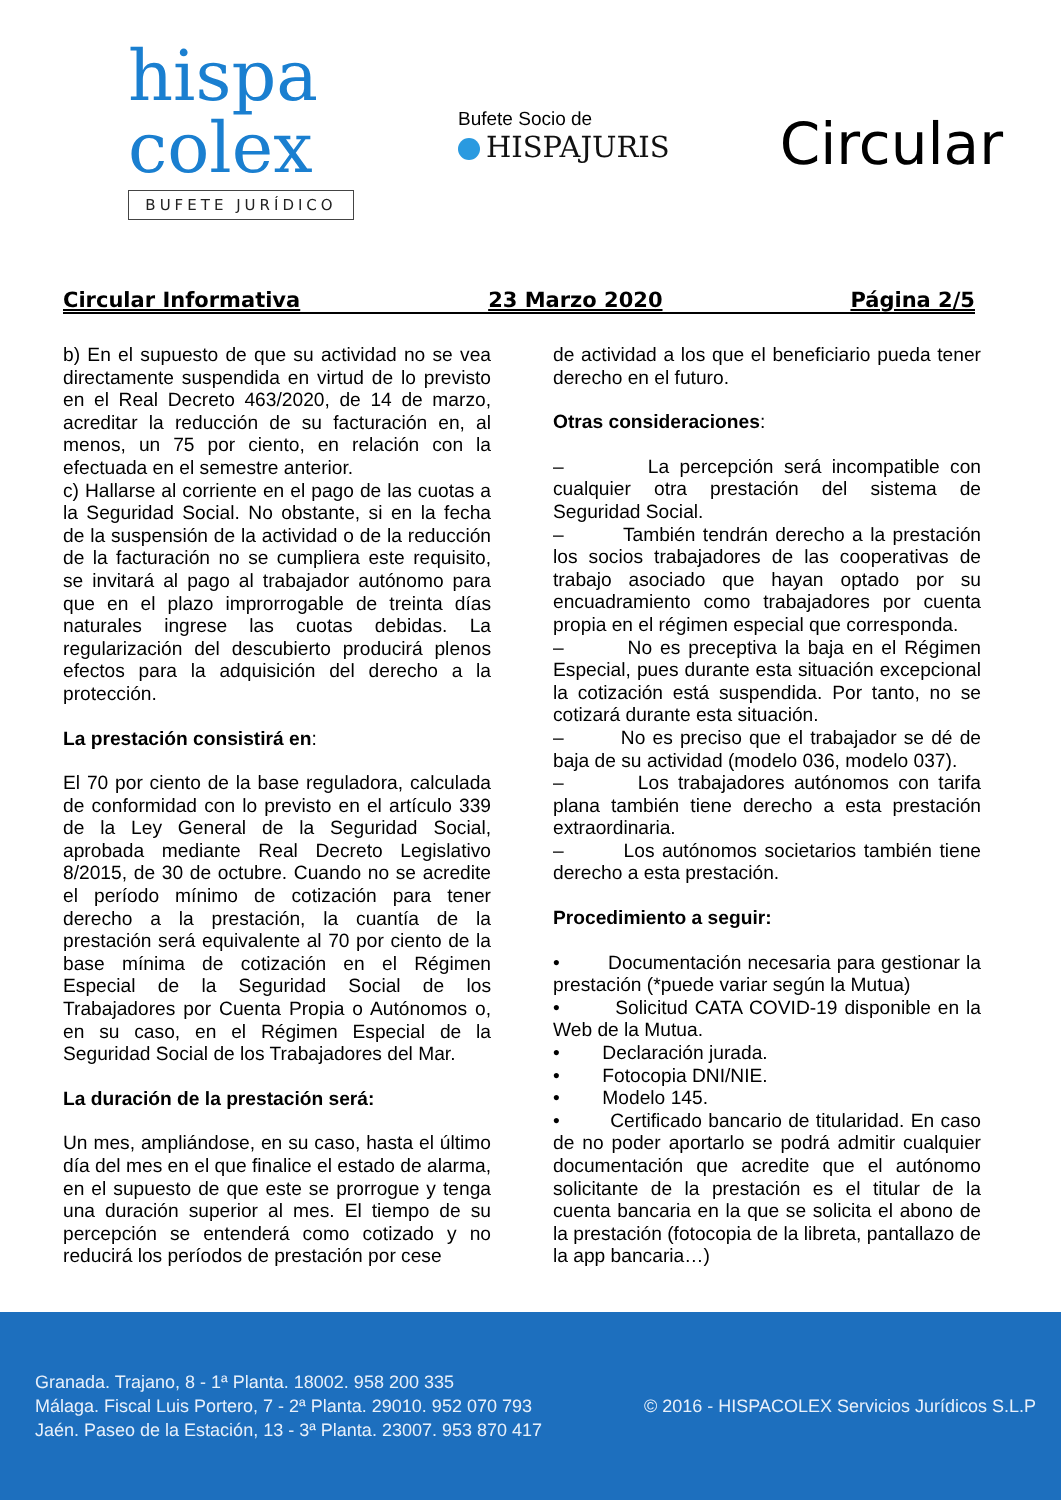hispa
colex
BUFETE JURÍDICO
Bufete Socio de
HISPAJURIS
Circular
Circular Informativa 23 Marzo 2020 Página 2/5
b) En el supuesto de que su actividad no se vea directamente suspendida en virtud de lo previsto en el Real Decreto 463/2020, de 14 de marzo, acreditar la reducción de su facturación en, al menos, un 75 por ciento, en relación con la efectuada en el semestre anterior.
c) Hallarse al corriente en el pago de las cuotas a la Seguridad Social. No obstante, si en la fecha de la suspensión de la actividad o de la reducción de la facturación no se cumpliera este requisito, se invitará al pago al trabajador autónomo para que en el plazo improrrogable de treinta días naturales ingrese las cuotas debidas. La regularización del descubierto producirá plenos efectos para la adquisición del derecho a la protección.
La prestación consistirá en:
El 70 por ciento de la base reguladora, calculada de conformidad con lo previsto en el artículo 339 de la Ley General de la Seguridad Social, aprobada mediante Real Decreto Legislativo 8/2015, de 30 de octubre. Cuando no se acredite el período mínimo de cotización para tener derecho a la prestación, la cuantía de la prestación será equivalente al 70 por ciento de la base mínima de cotización en el Régimen Especial de la Seguridad Social de los Trabajadores por Cuenta Propia o Autónomos o, en su caso, en el Régimen Especial de la Seguridad Social de los Trabajadores del Mar.
La duración de la prestación será:
Un mes, ampliándose, en su caso, hasta el último día del mes en el que finalice el estado de alarma, en el supuesto de que este se prorrogue y tenga una duración superior al mes. El tiempo de su percepción se entenderá como cotizado y no reducirá los períodos de prestación por cese
de actividad a los que el beneficiario pueda tener derecho en el futuro.
Otras consideraciones:
– La percepción será incompatible con cualquier otra prestación del sistema de Seguridad Social.
– También tendrán derecho a la prestación los socios trabajadores de las cooperativas de trabajo asociado que hayan optado por su encuadramiento como trabajadores por cuenta propia en el régimen especial que corresponda.
– No es preceptiva la baja en el Régimen Especial, pues durante esta situación excepcional la cotización está suspendida. Por tanto, no se cotizará durante esta situación.
– No es preciso que el trabajador se dé de baja de su actividad (modelo 036, modelo 037).
– Los trabajadores autónomos con tarifa plana también tiene derecho a esta prestación extraordinaria.
– Los autónomos societarios también tiene derecho a esta prestación.
Procedimiento a seguir:
• Documentación necesaria para gestionar la prestación (*puede variar según la Mutua)
• Solicitud CATA COVID-19 disponible en la Web de la Mutua.
• Declaración jurada.
• Fotocopia DNI/NIE.
• Modelo 145.
• Certificado bancario de titularidad. En caso de no poder aportarlo se podrá admitir cualquier documentación que acredite que el autónomo solicitante de la prestación es el titular de la cuenta bancaria en la que se solicita el abono de la prestación (fotocopia de la libreta, pantallazo de la app bancaria…)
Granada. Trajano, 8 - 1ª Planta. 18002. 958 200 335
Málaga. Fiscal Luis Portero, 7 - 2ª Planta. 29010. 952 070 793
Jaén. Paseo de la Estación, 13 - 3ª Planta. 23007. 953 870 417
© 2016 - HISPACOLEX Servicios Jurídicos S.L.P